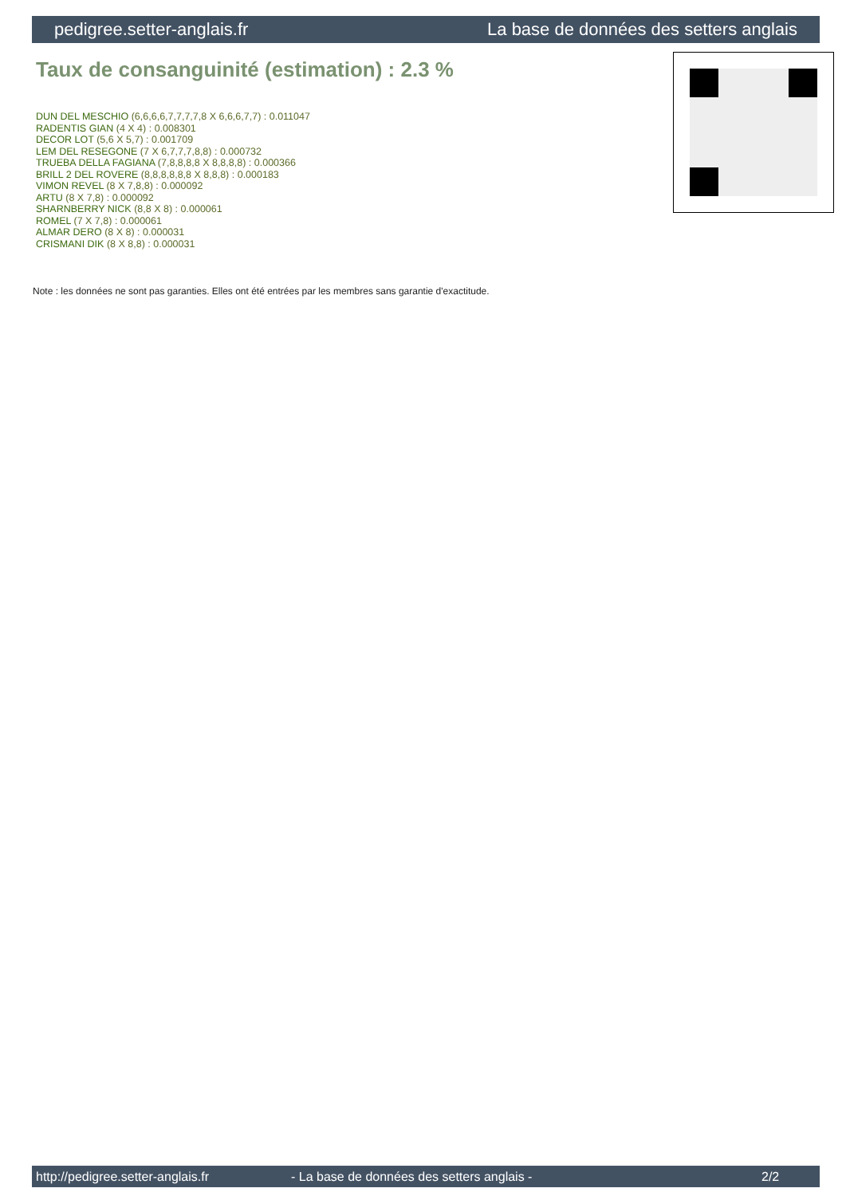pedigree.setter-anglais.fr La base de données des setters anglais
Taux de consanguinité (estimation) : 2.3 %
DUN DEL MESCHIO (6,6,6,6,7,7,7,7,8 X 6,6,6,7,7) : 0.011047
RADENTIS GIAN (4 X 4) : 0.008301
DECOR LOT (5,6 X 5,7) : 0.001709
LEM DEL RESEGONE (7 X 6,7,7,7,8,8) : 0.000732
TRUEBA DELLA FAGIANA (7,8,8,8,8 X 8,8,8,8) : 0.000366
BRILL 2 DEL ROVERE (8,8,8,8,8,8 X 8,8,8) : 0.000183
VIMON REVEL (8 X 7,8,8) : 0.000092
ARTU (8 X 7,8) : 0.000092
SHARNBERRY NICK (8,8 X 8) : 0.000061
ROMEL (7 X 7,8) : 0.000061
ALMAR DERO (8 X 8) : 0.000031
CRISMANI DIK (8 X 8,8) : 0.000031
Note : les données ne sont pas garanties. Elles ont été entrées par les membres sans garantie d'exactitude.
http://pedigree.setter-anglais.fr - La base de données des setters anglais - 2/2